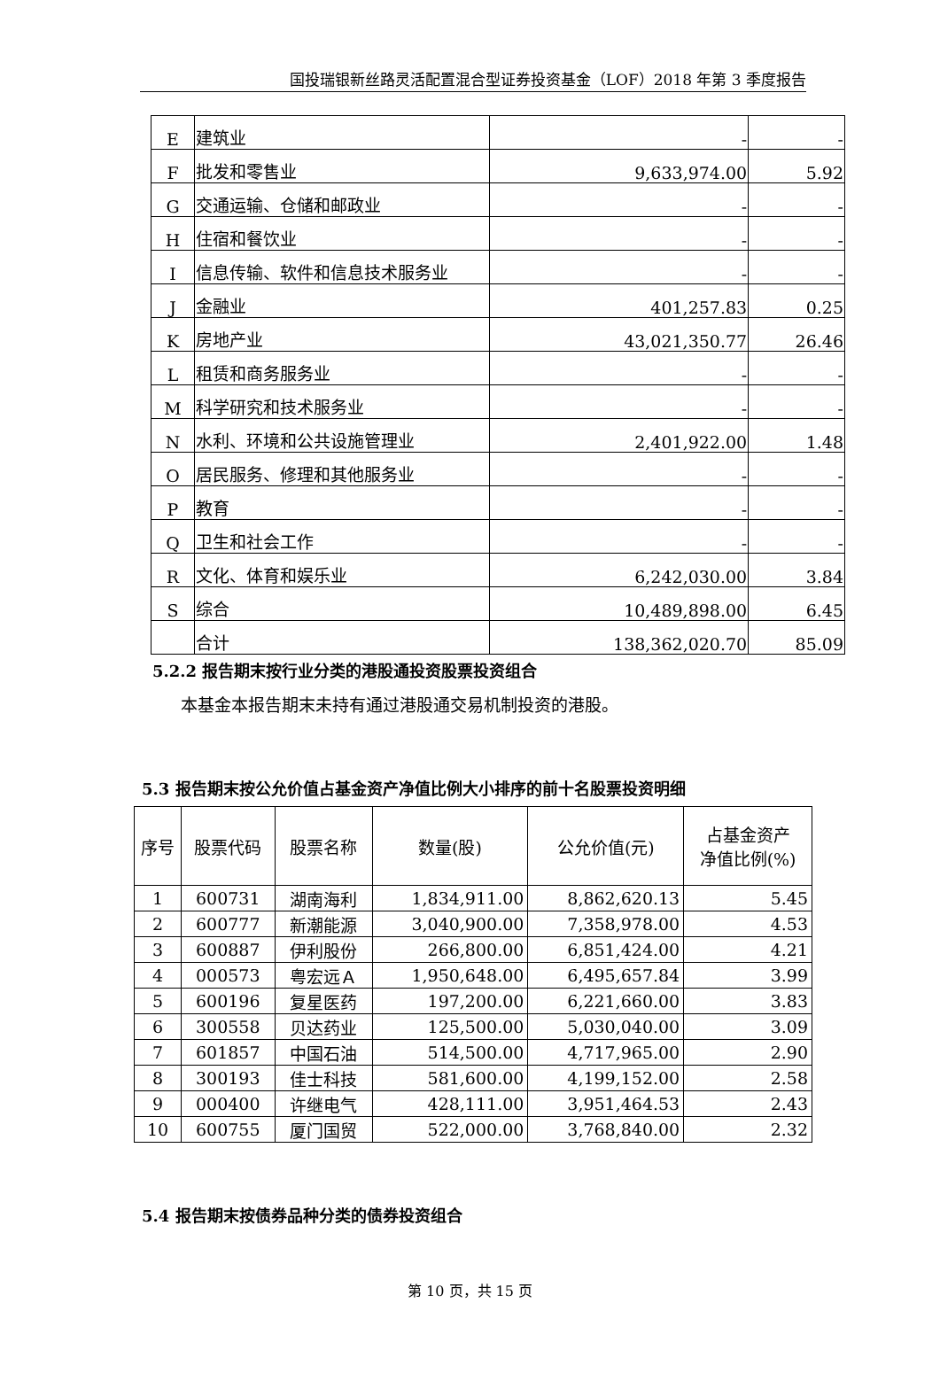国投瑞银新丝路灵活配置混合型证券投资基金（LOF）2018 年第 3 季度报告
| E | 建筑业 | - | - |
| F | 批发和零售业 | 9,633,974.00 | 5.92 |
| G | 交通运输、仓储和邮政业 | - | - |
| H | 住宿和餐饮业 | - | - |
| I | 信息传输、软件和信息技术服务业 | - | - |
| J | 金融业 | 401,257.83 | 0.25 |
| K | 房地产业 | 43,021,350.77 | 26.46 |
| L | 租赁和商务服务业 | - | - |
| M | 科学研究和技术服务业 | - | - |
| N | 水利、环境和公共设施管理业 | 2,401,922.00 | 1.48 |
| O | 居民服务、修理和其他服务业 | - | - |
| P | 教育 | - | - |
| Q | 卫生和社会工作 | - | - |
| R | 文化、体育和娱乐业 | 6,242,030.00 | 3.84 |
| S | 综合 | 10,489,898.00 | 6.45 |
| | 合计 | 138,362,020.70 | 85.09 |
5.2.2 报告期末按行业分类的港股通投资股票投资组合
本基金本报告期末未持有通过港股通交易机制投资的港股。
5.3 报告期末按公允价值占基金资产净值比例大小排序的前十名股票投资明细
| 序号 | 股票代码 | 股票名称 | 数量(股) | 公允价值(元) | 占基金资产 净值比例(%) |
| --- | --- | --- | --- | --- | --- |
| 1 | 600731 | 湖南海利 | 1,834,911.00 | 8,862,620.13 | 5.45 |
| 2 | 600777 | 新潮能源 | 3,040,900.00 | 7,358,978.00 | 4.53 |
| 3 | 600887 | 伊利股份 | 266,800.00 | 6,851,424.00 | 4.21 |
| 4 | 000573 | 粤宏远Ａ | 1,950,648.00 | 6,495,657.84 | 3.99 |
| 5 | 600196 | 复星医药 | 197,200.00 | 6,221,660.00 | 3.83 |
| 6 | 300558 | 贝达药业 | 125,500.00 | 5,030,040.00 | 3.09 |
| 7 | 601857 | 中国石油 | 514,500.00 | 4,717,965.00 | 2.90 |
| 8 | 300193 | 佳士科技 | 581,600.00 | 4,199,152.00 | 2.58 |
| 9 | 000400 | 许继电气 | 428,111.00 | 3,951,464.53 | 2.43 |
| 10 | 600755 | 厦门国贸 | 522,000.00 | 3,768,840.00 | 2.32 |
5.4 报告期末按债券品种分类的债券投资组合
第 10 页，共 15 页